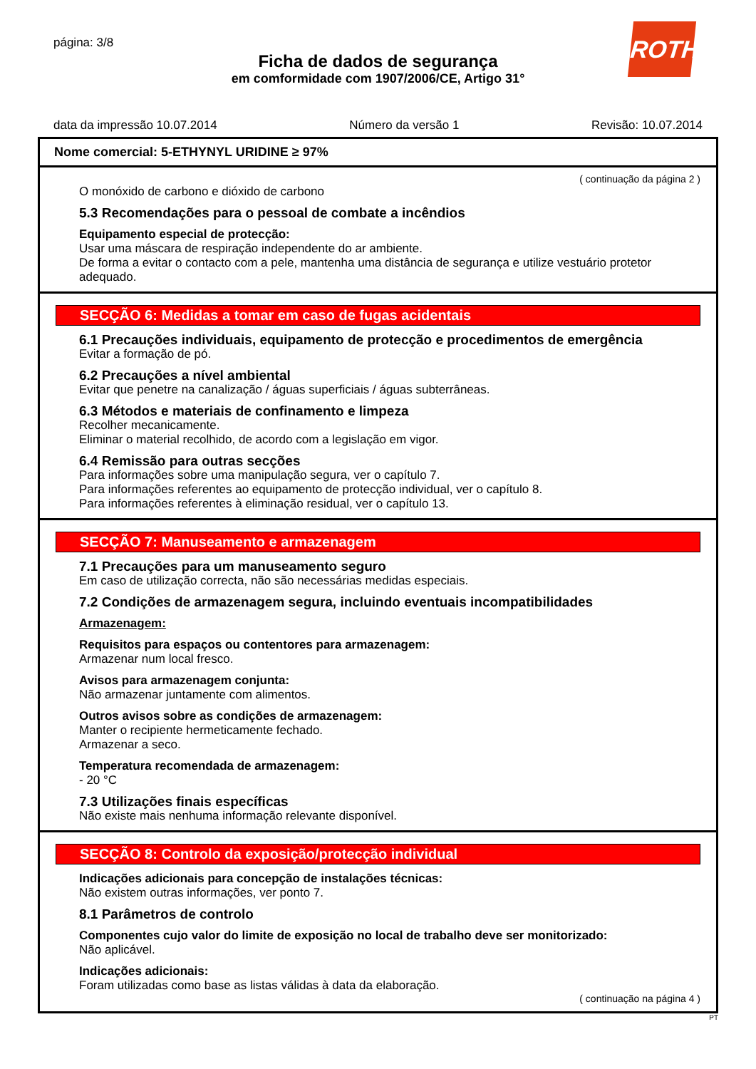página: 3/8
Ficha de dados de segurança
em comformidade com 1907/2006/CE, Artigo 31°
ROTH
data da impressão 10.07.2014 Número da versão 1 Revisão: 10.07.2014
Nome comercial: 5-ETHYNYL URIDINE ≥ 97%
( continuação da página 2 )
O monóxido de carbono e dióxido de carbono
5.3 Recomendações para o pessoal de combate a incêndios
Equipamento especial de protecção:
Usar uma máscara de respiração independente do ar ambiente.
De forma a evitar o contacto com a pele, mantenha uma distância de segurança e utilize vestuário protetor adequado.
SECÇÃO 6: Medidas a tomar em caso de fugas acidentais
6.1 Precauções individuais, equipamento de protecção e procedimentos de emergência
Evitar a formação de pó.
6.2 Precauções a nível ambiental
Evitar que penetre na canalização / águas superficiais / águas subterrâneas.
6.3 Métodos e materiais de confinamento e limpeza
Recolher mecanicamente.
Eliminar o material recolhido, de acordo com a legislação em vigor.
6.4 Remissão para outras secções
Para informações sobre uma manipulação segura, ver o capítulo 7.
Para informações referentes ao equipamento de protecção individual, ver o capítulo 8.
Para informações referentes à eliminação residual, ver o capítulo 13.
SECÇÃO 7: Manuseamento e armazenagem
7.1 Precauções para um manuseamento seguro
Em caso de utilização correcta, não são necessárias medidas especiais.
7.2 Condições de armazenagem segura, incluindo eventuais incompatibilidades
Armazenagem:
Requisitos para espaços ou contentores para armazenagem:
Armazenar num local fresco.
Avisos para armazenagem conjunta:
Não armazenar juntamente com alimentos.
Outros avisos sobre as condições de armazenagem:
Manter o recipiente hermeticamente fechado.
Armazenar a seco.
Temperatura recomendada de armazenagem:
- 20 °C
7.3 Utilizações finais específicas
Não existe mais nenhuma informação relevante disponível.
SECÇÃO 8: Controlo da exposição/protecção individual
Indicações adicionais para concepção de instalações técnicas:
Não existem outras informações, ver ponto 7.
8.1 Parâmetros de controlo
Componentes cujo valor do limite de exposição no local de trabalho deve ser monitorizado:
Não aplicável.
Indicações adicionais:
Foram utilizadas como base as listas válidas à data da elaboração.
( continuação na página 4 )
PT